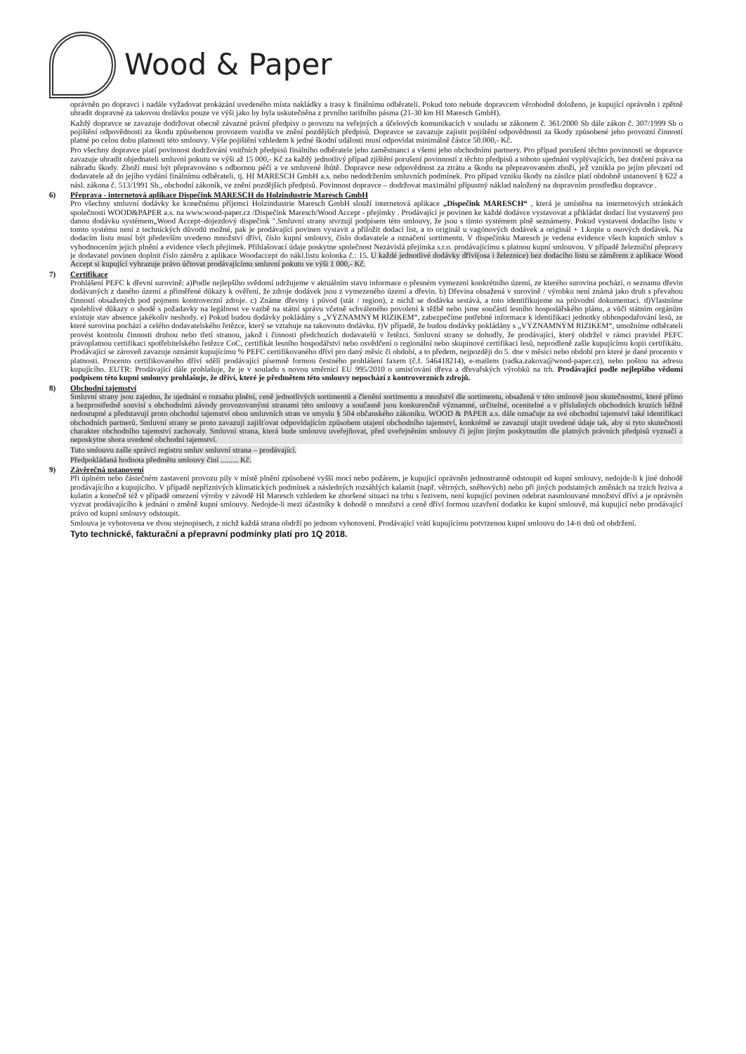Wood & Paper
oprávněn po dopravci i nadále vyžadovat prokázání uvedeného místa nakládky a trasy k finálnímu odběrateli. Pokud toto nebude dopravcem věrohodně doloženo, je kupující oprávněn i zpětně uhradit dopravné za takovou dodávku pouze ve výši jako by byla uskutečněna z prvního tarifního pásma (21-30 km HI Maresch GmbH).
Každý dopravce se zavazuje dodržovat obecně závazné právní předpisy o provozu na veřejných a účelových komunikacích v souladu se zákonem č. 361/2000 Sb dále zákon č. 307/1999 Sb o pojištění odpovědnosti za škodu způsobenou provozem vozidla ve znění pozdějších předpisů. Dopravce se zavazuje zajistit pojištění odpovědnosti za škody způsobené jeho provozní činností platné po celou dobu platnosti této smlouvy. Výše pojištění vzhledem k jedné škodní události musí odpovídat minimálně částce 50.000,- Kč.
Pro všechny dopravce platí povinnost dodržování vnitřních předpisů finálního odběratele jeho zaměstnanci a všemi jeho obchodními partnery. Pro případ porušení těchto povinností se dopravce zavazuje uhradit objednateli smluvní pokutu ve výši až 15 000,- Kč za každý jednotlivý případ zjištění porušení povinností z těchto předpisů a tohoto ujednání vyplývajících, bez dotčení práva na náhradu škody. Zboží musí být přepravováno s odbornou péčí a ve smluvené lhůtě. Dopravce nese odpovědnost za ztrátu a škodu na přepravovaném zboží, jež vznikla po jejím převzetí od dodavatele až do jejího vydání finálnímu odběrateli, tj. HI MARESCH GmbH a.s. nebo nedodržením smluvních podmínek. Pro případ vzniku škody na zásilce platí obdobně ustanovení § 622 a násl. zákona č. 513/1991 Sb., obchodní zákoník, ve znění pozdějších předpisů. Povinnost dopravce – dodržovat maximální přípustný náklad naložený na dopravním prostředku dopravce .
6) Přeprava - internetová aplikace Dispečink MARESCH do Holzindustrie Maresch GmbH
Pro všechny smluvní dodávky ke konečnému příjemci Holzindustrie Maresch GmbH slouží internetová aplikace „Dispečink MARESCH“ , která je umístěna na internetových stránkách společnosti WOOD&PAPER a.s. na www.wood-paper.cz /Dispečink Maresch/Wood Accept - přejímky . Prodávající je povinen ke každé dodávce vystavovat a přikládat dodací list vystavený pro danou dodávku systémem„Wood Accept–dojezdový dispečink ''.Smluvní strany stvrzují podpisem této smlouvy, že jsou s tímto systémem plně seznámeny. Pokud vystavení dodacího listu v tomto systému není z technických důvodů možné, pak je prodávající povinen vystavit a přiložit dodací list, a to originál u vagónových dodávek a originál + 1.kopie u osových dodávek. Na dodacím listu musí být především uvedeno množství dříví, číslo kupní smlouvy, číslo dodavatele a označení sortimentu. V dispečinku Maresch je vedena evidence všech kupních smluv s vyhodnocením jejich plnění a evidence všech přejímek. Přihlašovací údaje poskytne společnost Nezávislá přejímka s.r.o. prodávajícímu s platnou kupní smlouvou. V případě železniční přepravy je dodavatel povinen doplnit číslo záměru z aplikace Woodaccept do nákl.listu kolonka č.: 15. U každé jednotlivé dodávky dříví(osa i železnice) bez dodacího listu se záměrem z aplikace Wood Accept si kupující vyhrazuje právo účtovat prodávajícímu smluvní pokutu ve výši 1 000,- Kč.
7) Certifikace
Prohlášení PEFC k dřevní surovině: a)Podle nejlepšího svědomí udržujeme v aktuálním stavu informace o přesném vymezení konkrétního území, ze kterého surovina pochází, o seznamu dřevin dodávaných z daného území a přiměřené důkazy k ověření, že zdroje dodávek jsou z vymezeného území a dřevin. b) Dřevina obsažená v surovině / výrobku není známá jako druh s převahou činností obsažených pod pojmem kontroverzní zdroje. c) Známe dřeviny i původ (stát / region), z nichž se dodávka sestává, a toto identifikujeme na průvodní dokumentaci. d)Vlastníme spolehlivé důkazy o shodě s požadavky na legálnost ve vazbě na státní správu včetně schváleného povolení k těžbě nebo jsme součástí lesního hospodářského plánu, a vůči státním orgánům existuje stav absence jakékoliv neshody. e) Pokud budou dodávky pokládány s „VÝZNAMNÝM RIZIKEM“, zabezpečíme potřebné informace k identifikaci jednotky obhospodařování lesů, ze které surovina pochází a celého dodavatelského řetězce, který se vztahuje na takovouto dodávku. f)V případě, že budou dodávky pokládány s „VÝZNAMNÝM RIZIKEM“, umožníme odběrateli provést kontrolu činnosti druhou nebo třetí stranou, jakož i činnosti předchozích dodavatelů v řetězci. Smluvní strany se dohodly, že prodávající, který obdržel v rámci pravidel PEFC právoplatnou certifikaci spotřebitelského řetězce CoC, certifikát lesního hospodářství nebo osvědčení o regionální nebo skupinové certifikaci lesů, neprodleně zašle kupujícímu kopii certifikátu. Prodávající se zároveň zavazuje oznámit kupujícímu % PEFC certifikovaného dříví pro daný měsíc či období, a to předem, nejpozději do 5. dne v měsíci nebo období pro které je dané procento v platnosti. Procento certifikovaného dříví sdělí prodávající písemně formou čestného prohlášení faxem (č.f. 546418214), e-mailem (radka.zakova@wood-paper.cz), nebo poštou na adresu kupujícího. EUTR: Prodávající dále prohlašuje, že je v souladu s novou směrnicí EU 995/2010 o umisťování dřeva a dřevařských výrobků na trh. Prodávající podle nejlepšího vědomí podpisem této kupní smlouvy prohlašuje, že dříví, které je předmětem této smlouvy nepochází z kontroverzních zdrojů.
8) Obchodní tajemství
Smluvní strany jsou zajedno, že ujednání o rozsahu plnění, ceně jednotlivých sortimentů a členění sortimentu a množství dle sortimentu, obsažená v této smlouvě jsou skutečnostmi, které přímo a bezprostředně souvisí s obchodními závody provozovanými stranami této smlouvy a současně jsou konkurenčně významné, určitelné, ocenitelné a v příslušných obchodních kruzích běžně nedostupné a představují proto obchodní tajemství obou smluvních stran ve smyslu § 504 občanského zákoníku. WOOD & PAPER a.s. dále označuje za své obchodní tajemství také identifikaci obchodních partnerů. Smluvní strany se proto zavazují zajišťovat odpovídajícím způsobem utajení obchodního tajemství, konkrétně se zavazují utajit uvedené údaje tak, aby si tyto skutečnosti charakter obchodního tajemství zachovaly. Smluvní strana, která bude smlouvu uveřejňovat, před uveřejněním smlouvy či jejím jiným poskytnutím dle platných právních předpisů vyznačí a neposkytne shora uvedené obchodní tajemství.
Tuto smlouvu zašle správci registru smluv smluvní strana – prodávající.
Předpokládaná hodnota předmětu smlouvy činí ......... Kč.
9) Závěrečná ustanovení
Při úplném nebo částečném zastavení provozu pily v místě plnění způsobené vyšší mocí nebo požárem, je kupující oprávněn jednostranně odstoupit od kupní smlouvy, nedojde-li k jiné dohodě prodávajícího a kupujícího. V případě nepříznivých klimatických podmínek a následných rozsáhlých kalamit (např. větrných, sněhových) nebo při jiných podstatných změnách na trzích řeziva a kulatin a konečně též v případě omezení výroby v závodě HI Maresch vzhledem ke zhoršené situaci na trhu s řezivem, není kupující povinen odebrat nasmlouvané množství dříví a je oprávněn vyzvat prodávajícího k jednání o změně kupní smlouvy. Nedojde-li mezi účastníky k dohodě o množství a ceně dříví formou uzavření dodatku ke kupní smlouvě, má kupující nebo prodávající právo od kupní smlouvy odstoupit.
Smlouva je vyhotovena ve dvou stejnopisech, z nichž každá strana obdrží po jednom vyhotovení. Prodávající vrátí kupujícímu potvrzenou kupní smlouvu do 14-ti dnů od obdržení.
Tyto technické, fakturační a přepravní podmínky platí pro 1Q 2018.